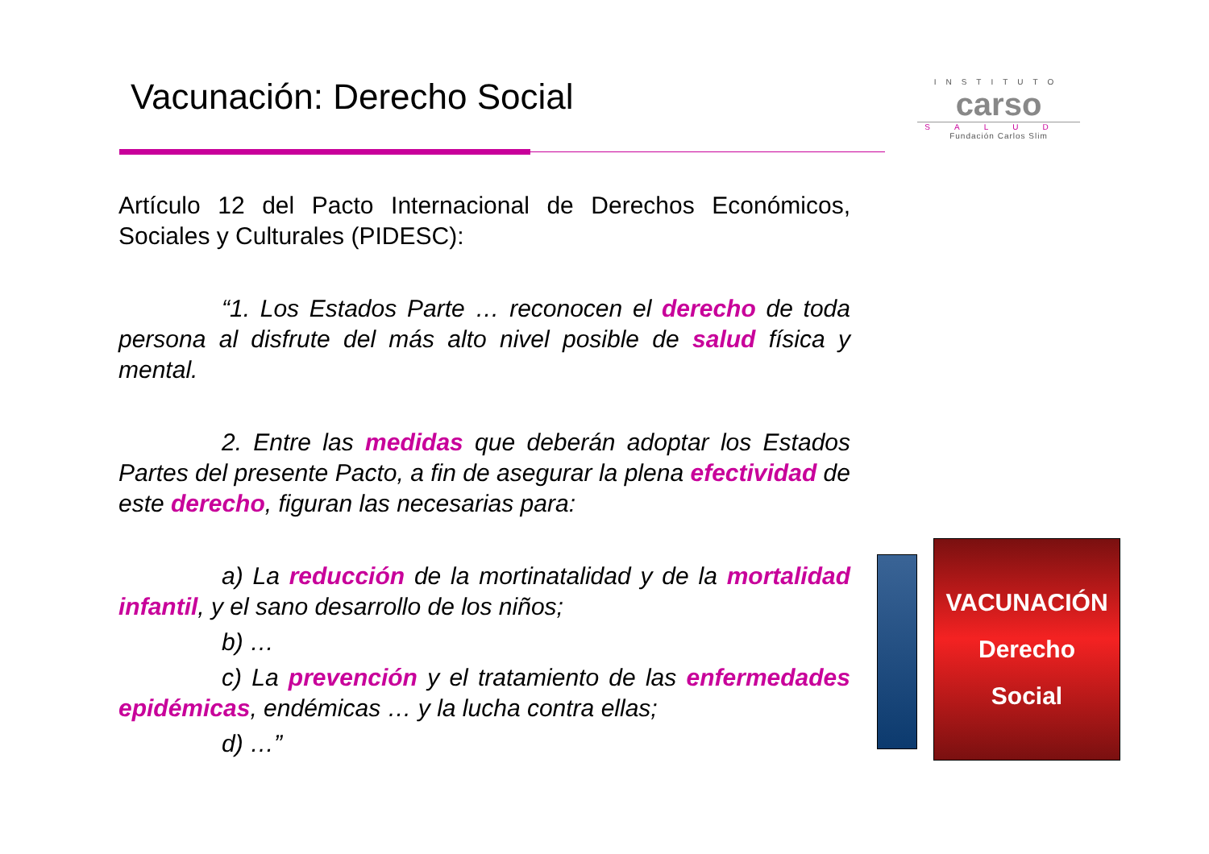Vacunación: Derecho Social
INSTITUTO
carso
SALUD
Fundación Carlos Slim
Artículo 12 del Pacto Internacional de Derechos Económicos, Sociales y Culturales (PIDESC):
“1. Los Estados Parte … reconocen el derecho de toda persona al disfrute del más alto nivel posible de salud física y mental.
2. Entre las medidas que deberán adoptar los Estados Partes del presente Pacto, a fin de asegurar la plena efectividad de este derecho, figuran las necesarias para:
a) La reducción de la mortinatalidad y de la mortalidad infantil, y el sano desarrollo de los niños;
b) …
c) La prevención y el tratamiento de las enfermedades epidémicas, endémicas … y la lucha contra ellas;
d) …”
VACUNACIÓN
Derecho
Social